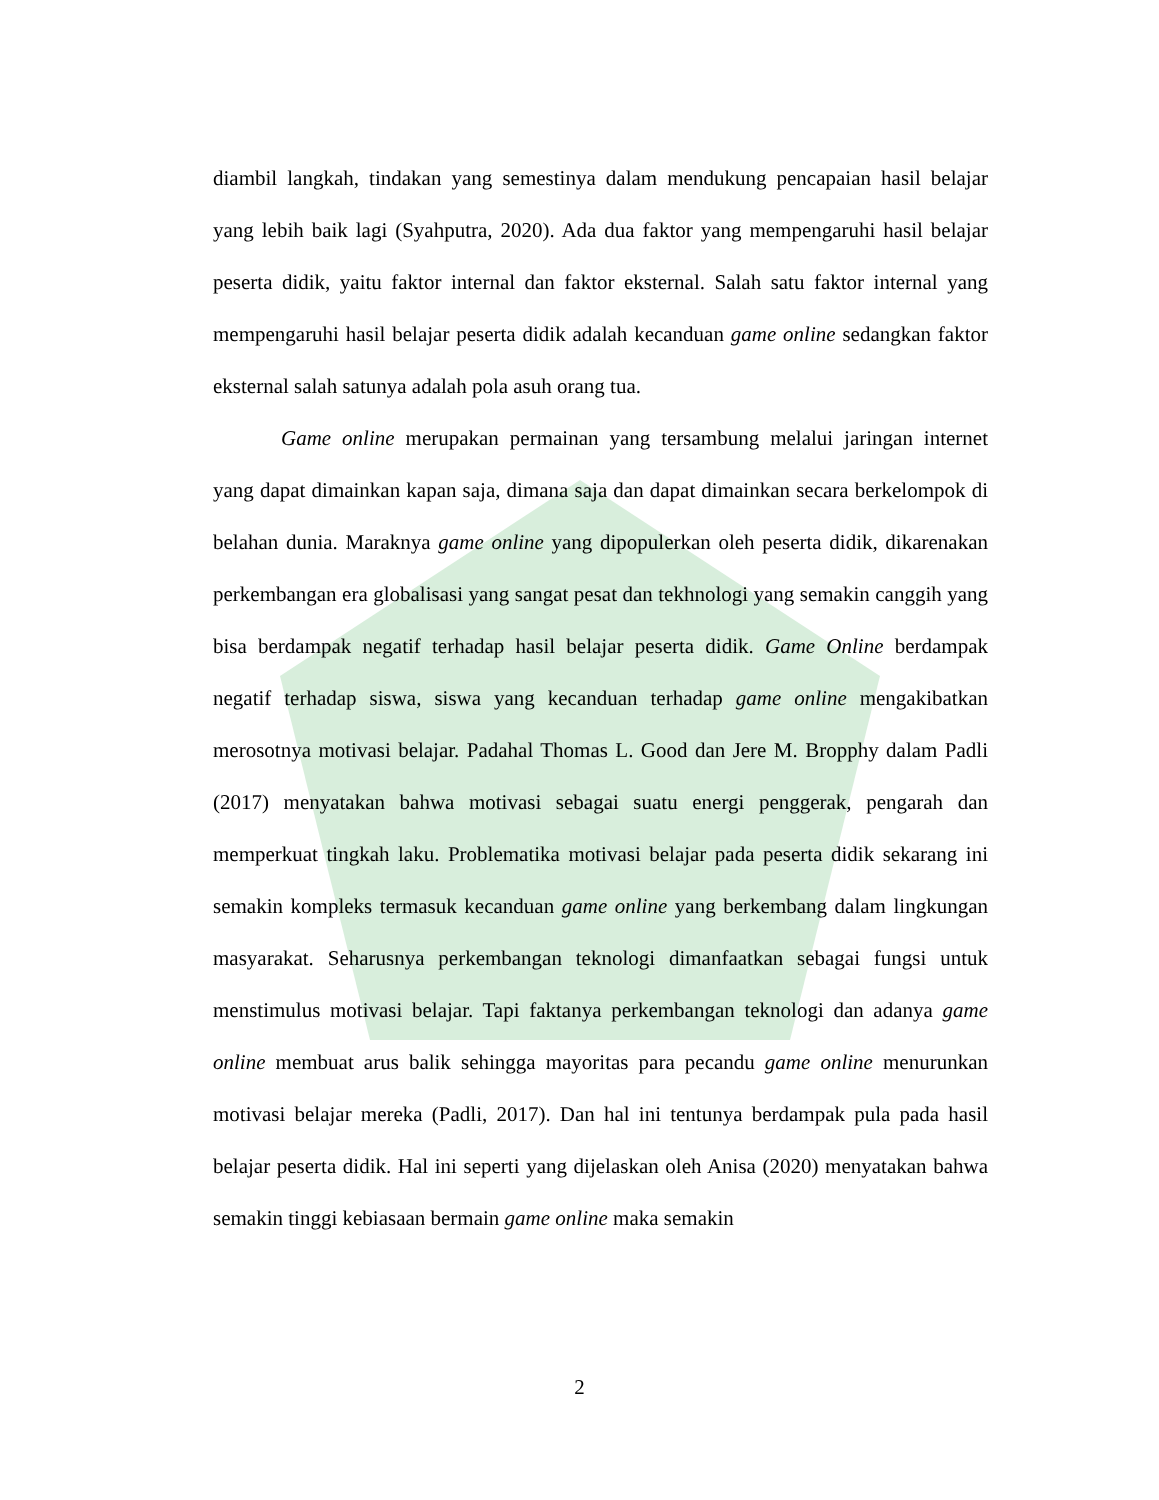diambil langkah, tindakan yang semestinya dalam mendukung pencapaian hasil belajar yang lebih baik lagi (Syahputra, 2020). Ada dua faktor yang mempengaruhi hasil belajar peserta didik, yaitu faktor internal dan faktor eksternal. Salah satu faktor internal yang mempengaruhi hasil belajar peserta didik adalah kecanduan game online sedangkan faktor eksternal salah satunya adalah pola asuh orang tua.
Game online merupakan permainan yang tersambung melalui jaringan internet yang dapat dimainkan kapan saja, dimana saja dan dapat dimainkan secara berkelompok di belahan dunia. Maraknya game online yang dipopulerkan oleh peserta didik, dikarenakan perkembangan era globalisasi yang sangat pesat dan tekhnologi yang semakin canggih yang bisa berdampak negatif terhadap hasil belajar peserta didik. Game Online berdampak negatif terhadap siswa, siswa yang kecanduan terhadap game online mengakibatkan merosotnya motivasi belajar. Padahal Thomas L. Good dan Jere M. Bropphy dalam Padli (2017) menyatakan bahwa motivasi sebagai suatu energi penggerak, pengarah dan memperkuat tingkah laku. Problematika motivasi belajar pada peserta didik sekarang ini semakin kompleks termasuk kecanduan game online yang berkembang dalam lingkungan masyarakat. Seharusnya perkembangan teknologi dimanfaatkan sebagai fungsi untuk menstimulus motivasi belajar. Tapi faktanya perkembangan teknologi dan adanya game online membuat arus balik sehingga mayoritas para pecandu game online menurunkan motivasi belajar mereka (Padli, 2017). Dan hal ini tentunya berdampak pula pada hasil belajar peserta didik. Hal ini seperti yang dijelaskan oleh Anisa (2020) menyatakan bahwa semakin tinggi kebiasaan bermain game online maka semakin
2